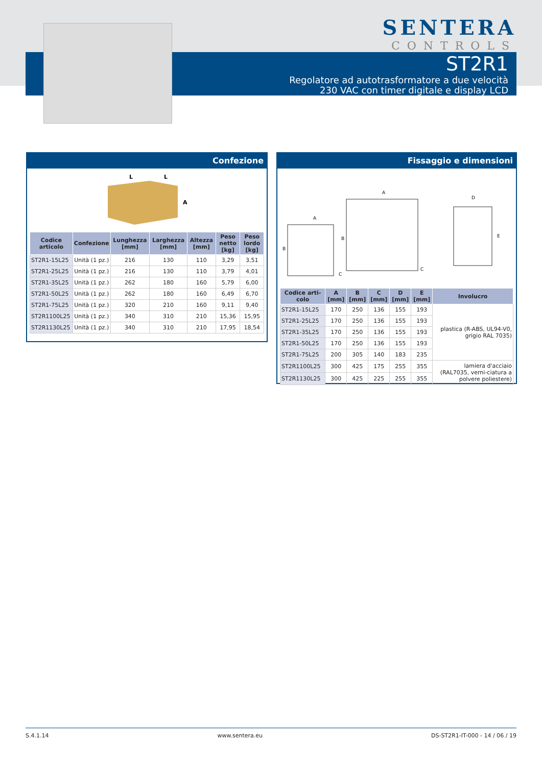SENTERA
CONTROLS
ST2R1
Regolatore ad autotrasformatore a due velocità
230 VAC con timer digitale e display LCD
Confezione
L
L
A
| Codice articolo | Confezione | Lunghezza [mm] | Larghezza [mm] | Altezza [mm] | Peso netto [kg] | Peso lordo [kg] |
| --- | --- | --- | --- | --- | --- | --- |
| ST2R1-15L25 | Unità (1 pz.) | 216 | 130 | 110 | 3,29 | 3,51 |
| ST2R1-25L25 | Unità (1 pz.) | 216 | 130 | 110 | 3,79 | 4,01 |
| ST2R1-35L25 | Unità (1 pz.) | 262 | 180 | 160 | 5,79 | 6,00 |
| ST2R1-50L25 | Unità (1 pz.) | 262 | 180 | 160 | 6,49 | 6,70 |
| ST2R1-75L25 | Unità (1 pz.) | 320 | 210 | 160 | 9,11 | 9,40 |
| ST2R1100L25 | Unità (1 pz.) | 340 | 310 | 210 | 15,36 | 15,95 |
| ST2R1130L25 | Unità (1 pz.) | 340 | 310 | 210 | 17,95 | 18,54 |
Fissaggio e dimensioni
A
B
C
A
B
C
D
E
| Codice arti-colo | A [mm] | B [mm] | C [mm] | D [mm] | E [mm] | Involucro |
| --- | --- | --- | --- | --- | --- | --- |
| ST2R1-15L25 | 170 | 250 | 136 | 155 | 193 | plastica (R-ABS, UL94-V0, grigio RAL 7035) |
| ST2R1-25L25 | 170 | 250 | 136 | 155 | 193 | |
| ST2R1-35L25 | 170 | 250 | 136 | 155 | 193 | |
| ST2R1-50L25 | 170 | 250 | 136 | 155 | 193 | |
| ST2R1-75L25 | 200 | 305 | 140 | 183 | 235 | |
| ST2R1100L25 | 300 | 425 | 175 | 255 | 355 | lamiera d'acciaio (RAL7035, verni-ciatura a polvere poliestere) |
| ST2R1130L25 | 300 | 425 | 225 | 255 | 355 | |
S.4.1.14 www.sentera.eu DS-ST2R1-IT-000 - 14 / 06 / 19